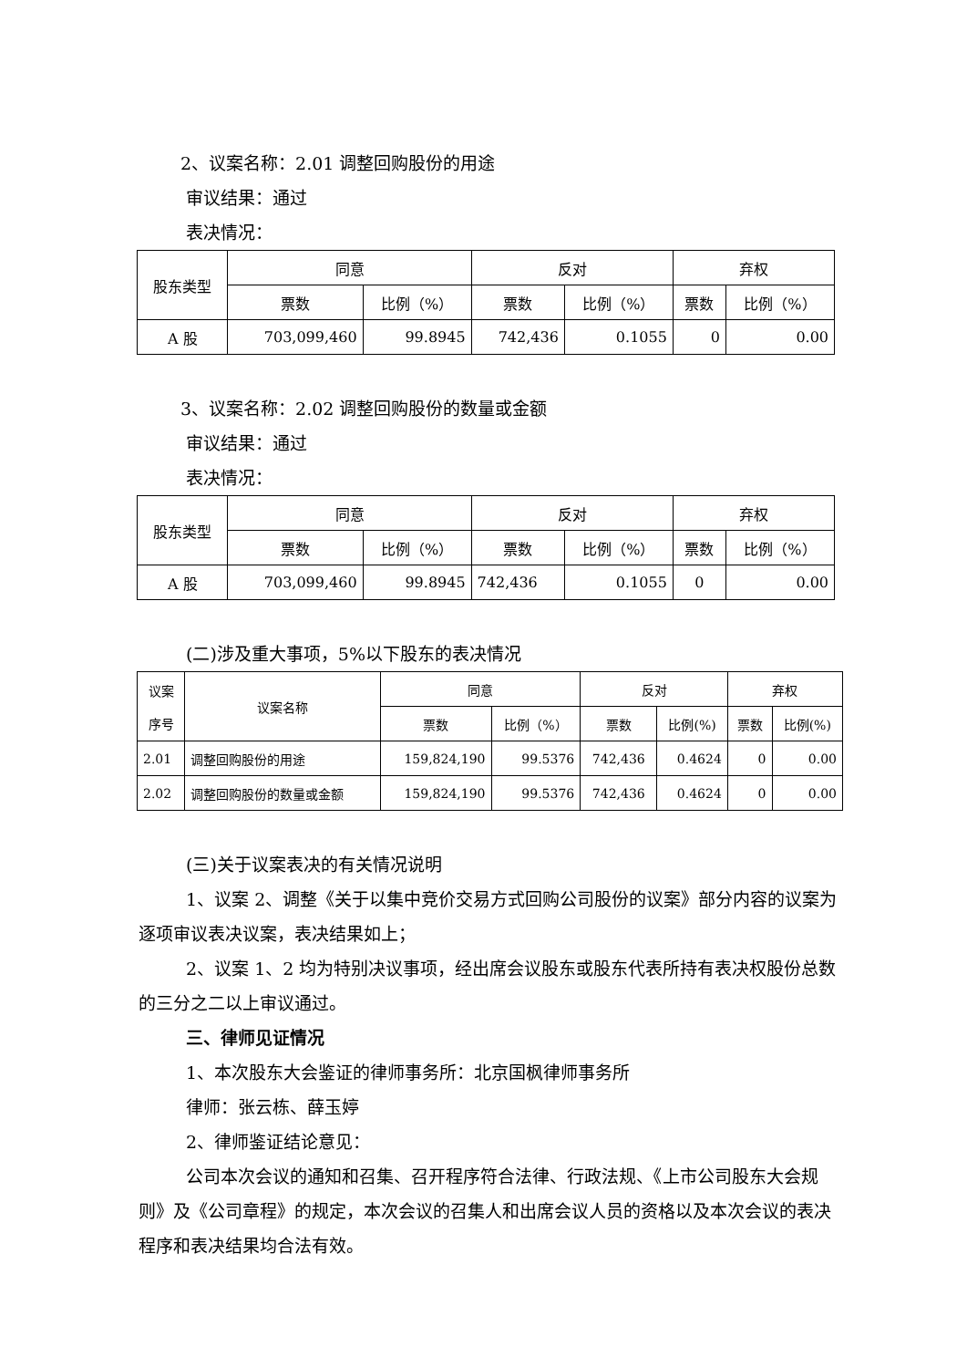2、议案名称：2.01 调整回购股份的用途
审议结果：通过
表决情况：
| 股东类型 | 同意 | | 反对 | | 弃权 | |
| --- | --- | --- | --- | --- | --- | --- |
| | 票数 | 比例（%） | 票数 | 比例（%） | 票数 | 比例（%） |
| A 股 | 703,099,460 | 99.8945 | 742,436 | 0.1055 | 0 | 0.00 |
3、议案名称：2.02 调整回购股份的数量或金额
审议结果：通过
表决情况：
| 股东类型 | 同意 | | 反对 | | 弃权 | |
| --- | --- | --- | --- | --- | --- | --- |
| | 票数 | 比例（%） | 票数 | 比例（%） | 票数 | 比例（%） |
| A 股 | 703,099,460 | 99.8945 | 742,436 | 0.1055 | 0 | 0.00 |
(二)涉及重大事项，5%以下股东的表决情况
| 议案 序号 | 议案名称 | 同意 | | 反对 | | 弃权 | |
| --- | --- | --- | --- | --- | --- | --- | --- |
| | | 票数 | 比例（%） | 票数 | 比例(%) | 票数 | 比例(%) |
| 2.01 | 调整回购股份的用途 | 159,824,190 | 99.5376 | 742,436 | 0.4624 | 0 | 0.00 |
| 2.02 | 调整回购股份的数量或金额 | 159,824,190 | 99.5376 | 742,436 | 0.4624 | 0 | 0.00 |
(三)关于议案表决的有关情况说明
1、议案 2、调整《关于以集中竞价交易方式回购公司股份的议案》部分内容的议案为逐项审议表决议案，表决结果如上；
2、议案 1、2 均为特别决议事项，经出席会议股东或股东代表所持有表决权股份总数的三分之二以上审议通过。
三、律师见证情况
1、本次股东大会鉴证的律师事务所：北京国枫律师事务所
律师：张云栋、薛玉婷
2、律师鉴证结论意见：
公司本次会议的通知和召集、召开程序符合法律、行政法规、《上市公司股东大会规则》及《公司章程》的规定，本次会议的召集人和出席会议人员的资格以及本次会议的表决程序和表决结果均合法有效。